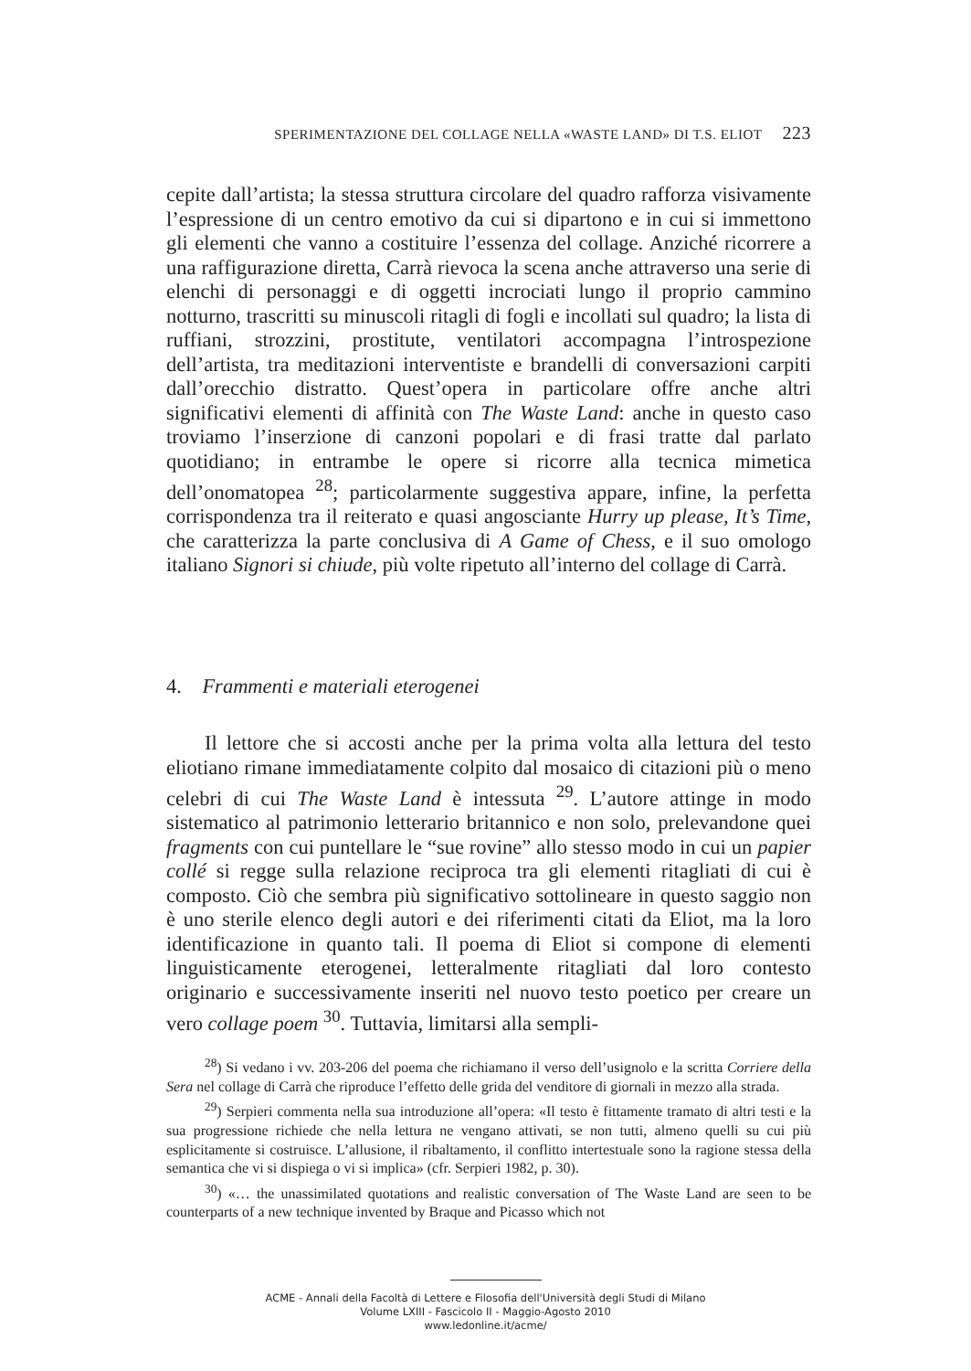SPERIMENTAZIONE DEL COLLAGE NELLA «WASTE LAND» DI T.S. ELIOT 223
cepite dall’artista; la stessa struttura circolare del quadro rafforza visivamente l’espressione di un centro emotivo da cui si dipartono e in cui si immettono gli elementi che vanno a costituire l’essenza del collage. Anziché ricorrere a una raffigurazione diretta, Carrà rievoca la scena anche attraverso una serie di elenchi di personaggi e di oggetti incrociati lungo il proprio cammino notturno, trascritti su minuscoli ritagli di fogli e incollati sul quadro; la lista di ruffiani, strozzini, prostitute, ventilatori accompagna l’introspezione dell’artista, tra meditazioni interventiste e brandelli di conversazioni carpiti dall’orecchio distratto. Quest’opera in particolare offre anche altri significativi elementi di affinità con The Waste Land: anche in questo caso troviamo l’inserzione di canzoni popolari e di frasi tratte dal parlato quotidiano; in entrambe le opere si ricorre alla tecnica mimetica dell’onomatopea <sup>28</sup>; particolarmente suggestiva appare, infine, la perfetta corrispondenza tra il reiterato e quasi angosciante Hurry up please, It’s Time, che caratterizza la parte conclusiva di A Game of Chess, e il suo omologo italiano Signori si chiude, più volte ripetuto all’interno del collage di Carrà.
4. Frammenti e materiali eterogenei
Il lettore che si accosti anche per la prima volta alla lettura del testo eliotiano rimane immediatamente colpito dal mosaico di citazioni più o meno celebri di cui The Waste Land è intessuta <sup>29</sup>. L’autore attinge in modo sistematico al patrimonio letterario britannico e non solo, prelevandone quei fragments con cui puntellare le “sue rovine” allo stesso modo in cui un papier collé si regge sulla relazione reciproca tra gli elementi ritagliati di cui è composto. Ciò che sembra più significativo sottolineare in questo saggio non è uno sterile elenco degli autori e dei riferimenti citati da Eliot, ma la loro identificazione in quanto tali. Il poema di Eliot si compone di elementi linguisticamente eterogenei, letteralmente ritagliati dal loro contesto originario e successivamente inseriti nel nuovo testo poetico per creare un vero collage poem <sup>30</sup>. Tuttavia, limitarsi alla sempli-
<sup>28</sup>) Si vedano i vv. 203-206 del poema che richiamano il verso dell’usignolo e la scritta Corriere della Sera nel collage di Carrà che riproduce l’effetto delle grida del venditore di giornali in mezzo alla strada.
<sup>29</sup>) Serpieri commenta nella sua introduzione all’opera: «Il testo è fittamente tramato di altri testi e la sua progressione richiede che nella lettura ne vengano attivati, se non tutti, almeno quelli su cui più esplicitamente si costruisce. L’allusione, il ribaltamento, il conflitto intertestuale sono la ragione stessa della semantica che vi si dispiega o vi si implica» (cfr. Serpieri 1982, p. 30).
<sup>30</sup>) «… the unassimilated quotations and realistic conversation of The Waste Land are seen to be counterparts of a new technique invented by Braque and Picasso which not
ACME - Annali della Facoltà di Lettere e Filosofia dell'Università degli Studi di Milano
Volume LXIII - Fascicolo II - Maggio-Agosto 2010
www.ledonline.it/acme/